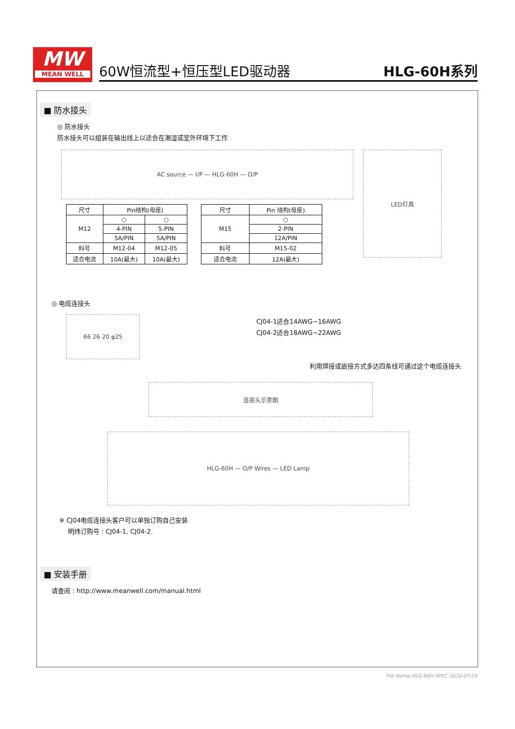MW
MEAN WELL
60W恒流型+恒压型LED驱动器 HLG-60H系列
■ 防水接头
◎ 防水接头
防水接头可以组装在输出线上以适合在潮湿或室外环境下工作
AC source — I/P — HLG-60H — O/P
LED灯具
| 尺寸 | Pin结构(母座) | |
| --- | --- | --- |
| M12 | ○ | ○ |
| | 4-PIN | 5-PIN |
| | 5A/PIN | 5A/PIN |
| 料号 | M12-04 | M12-05 |
| 适合电流 | 10A(最大) | 10A(最大) |
| 尺寸 | Pin 结构(母座) |
| --- | --- |
| M15 | ○ |
| | 2-PIN |
| | 12A/PIN |
| 料号 | M15-02 |
| 适合电流 | 12A(最大) |
◎ 电缆连接头
66 26 20 φ25
CJ04-1适合14AWG~16AWG
CJ04-2适合18AWG~22AWG
利用焊接或嵌接方式多达四条线可通过这个电缆连接头
连接头示意图
HLG-60H — O/P Wires — LED Lamp
※ CJ04电缆连接头客户可以单独订购自己安装
明纬订购号 : CJ04-1, CJ04-2.
■ 安装手册
请查阅 : http://www.meanwell.com/manual.html
File Name:HLG-60H-SPEC 2020-07-24